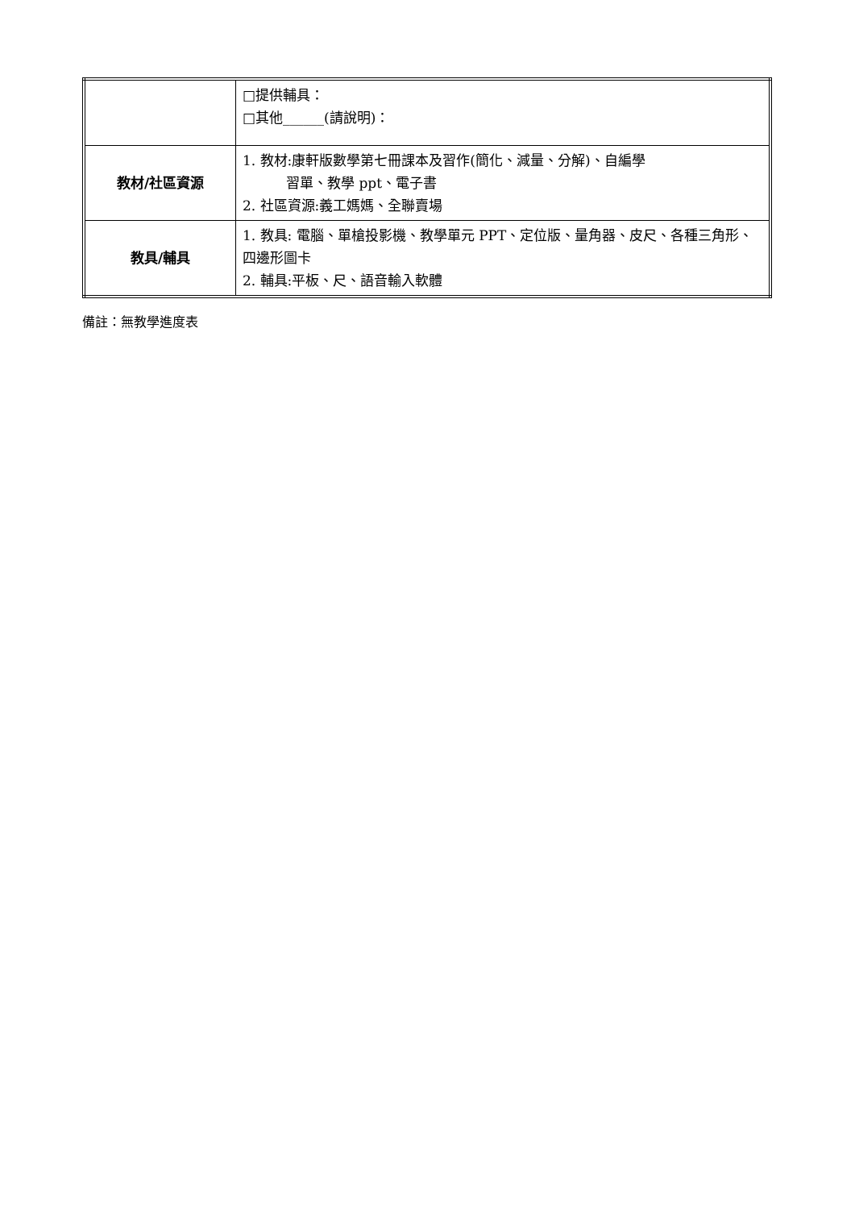| | □提供輔具： □其他______(請說明)： |
| 教材/社區資源 | 1. 教材:康軒版數學第七冊課本及習作(簡化、減量、分解)、自編學 習單、教學 ppt、電子書 2. 社區資源:義工媽媽、全聯賣場 |
| 教具/輔具 | 1. 教具: 電腦、單槍投影機、教學單元 PPT、定位版、量角器、皮尺、各種三角形、四邊形圖卡 2. 輔具:平板、尺、語音輸入軟體 |
備註：無教學進度表